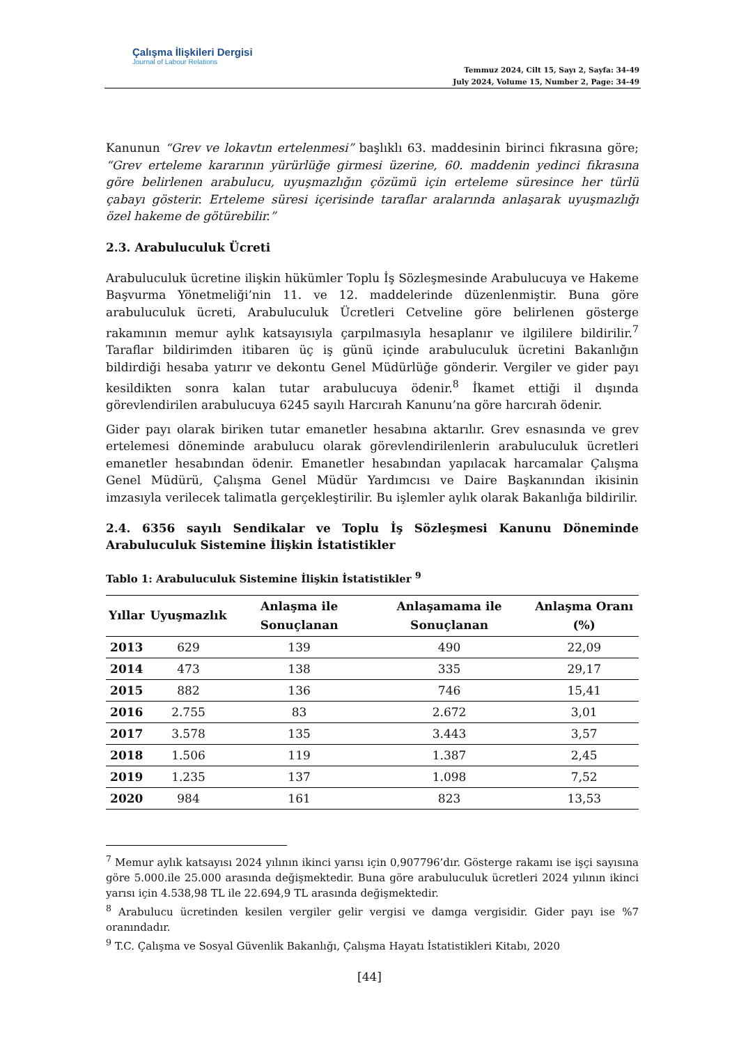Çalışma İlişkileri Dergisi
Journal of Labour Relations
Temmuz 2024, Cilt 15, Sayı 2, Sayfa: 34-49
July 2024, Volume 15, Number 2, Page: 34-49
Kanunun “Grev ve lokavtın ertelenmesi” başlıklı 63. maddesinin birinci fıkrasına göre; “Grev erteleme kararının yürürlüğe girmesi üzerine, 60. maddenin yedinci fıkrasına göre belirlenen arabulucu, uyuşmazlığın çözümü için erteleme süresince her türlü çabayı gösterir. Erteleme süresi içerisinde taraflar aralarında anlaşarak uyuşmazlığı özel hakeme de götürebilir.”
2.3. Arabuluculuk Ücreti
Arabuluculuk ücretine ilişkin hükümler Toplu İş Sözleşmesinde Arabulucuya ve Hakeme Başvurma Yönetmeliği’nin 11. ve 12. maddelerinde düzenlenmiştir. Buna göre arabuluculuk ücreti, Arabuluculuk Ücretleri Cetveline göre belirlenen gösterge rakamının memur aylık katsayısıyla çarpılmasıyla hesaplanır ve ilgililere bildirilir.<sup>7</sup> Taraflar bildirimden itibaren üç iş günü içinde arabuluculuk ücretini Bakanlığın bildirdiği hesaba yatırır ve dekontu Genel Müdürlüğe gönderir. Vergiler ve gider payı kesildikten sonra kalan tutar arabulucuya ödenir.<sup>8</sup> İkamet ettiği il dışında görevlendirilen arabulucuya 6245 sayılı Harcırah Kanunu’na göre harcırah ödenir.
Gider payı olarak biriken tutar emanetler hesabına aktarılır. Grev esnasında ve grev ertelemesi döneminde arabulucu olarak görevlendirilenlerin arabuluculuk ücretleri emanetler hesabından ödenir. Emanetler hesabından yapılacak harcamalar Çalışma Genel Müdürü, Çalışma Genel Müdür Yardımcısı ve Daire Başkanından ikisinin imzasıyla verilecek talimatla gerçekleştirilir. Bu işlemler aylık olarak Bakanlığa bildirilir.
2.4. 6356 sayılı Sendikalar ve Toplu İş Sözleşmesi Kanunu Döneminde Arabuluculuk Sistemine İlişkin İstatistikler
Tablo 1: Arabuluculuk Sistemine İlişkin İstatistikler <sup>9</sup>
| Yıllar | Uyuşmazlık | Anlaşma ile Sonuçlanan | Anlaşamama ile Sonuçlanan | Anlaşma Oranı (%) |
| --- | --- | --- | --- | --- |
| 2013 | 629 | 139 | 490 | 22,09 |
| 2014 | 473 | 138 | 335 | 29,17 |
| 2015 | 882 | 136 | 746 | 15,41 |
| 2016 | 2.755 | 83 | 2.672 | 3,01 |
| 2017 | 3.578 | 135 | 3.443 | 3,57 |
| 2018 | 1.506 | 119 | 1.387 | 2,45 |
| 2019 | 1.235 | 137 | 1.098 | 7,52 |
| 2020 | 984 | 161 | 823 | 13,53 |
<sup>7</sup> Memur aylık katsayısı 2024 yılının ikinci yarısı için 0,907796’dır. Gösterge rakamı ise işçi sayısına göre 5.000.ile 25.000 arasında değişmektedir. Buna göre arabuluculuk ücretleri 2024 yılının ikinci yarısı için 4.538,98 TL ile 22.694,9 TL arasında değişmektedir.
<sup>8</sup> Arabulucu ücretinden kesilen vergiler gelir vergisi ve damga vergisidir. Gider payı ise %7 oranındadır.
<sup>9</sup> T.C. Çalışma ve Sosyal Güvenlik Bakanlığı, Çalışma Hayatı İstatistikleri Kitabı, 2020
[44]